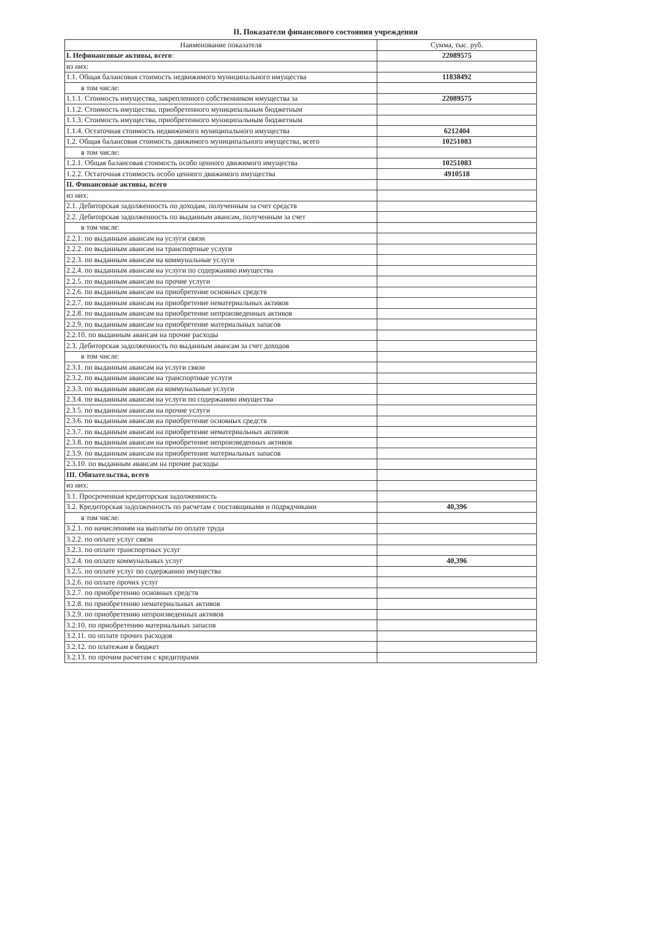II. Показатели финансового состояния учреждения
| Наименование показателя | Сумма, тыс. руб. |
| --- | --- |
| I. Нефинансовые активы, всего : | 22089575 |
| из них: | |
| 1.1. Общая балансовая стоимость недвижимого муниципального имущества | 11838492 |
| в том числе: | |
| 1.1.1. Стоимость имущества, закрепленного собственником имущества за | 22089575 |
| 1.1.2. Стоимость имущества, приобретенного муниципальным бюджетным | |
| 1.1.3. Стоимость имущества, приобретенного муниципальным бюджетным | |
| 1.1.4. Остаточная стоимость недвижимого муниципального имущества | 6212404 |
| 1.2. Общая балансовая стоимость движимого муниципального имущества, всего | 10251083 |
| в том числе: | |
| 1.2.1. Общая балансовая стоимость особо ценного движимого имущества | 10251083 |
| 1.2.2. Остаточная стоимость особо ценного движимого имущества | 4910518 |
| II. Финансовые активы, всего | |
| из них: | |
| 2.1. Дебиторская задолженность по доходам, полученным за счет средств | |
| 2.2. Дебиторская задолженность по выданным авансам, полученным за счет | |
| в том числе: | |
| 2.2.1. по выданным авансам на услуги связи | |
| 2.2.2. по выданным авансам на транспортные услуги | |
| 2.2.3. по выданным авансам на коммунальные услуги | |
| 2.2.4. по выданным авансам на услуги по содержанию имущества | |
| 2.2.5. по выданным авансам на прочие услуги | |
| 2.2.6. по выданным авансам на приобретение основных средств | |
| 2.2.7. по выданным авансам на приобретение нематериальных активов | |
| 2.2.8. по выданным авансам на приобретение непроизведенных активов | |
| 2.2.9. по выданным авансам на приобретение материальных запасов | |
| 2.2.10. по выданным авансам на прочие расходы | |
| 2.3. Дебиторская задолженность по выданным авансам за счет доходов | |
| в том числе: | |
| 2.3.1. по выданным авансам на услуги связи | |
| 2.3.2. по выданным авансам на транспортные услуги | |
| 2.3.3. по выданным авансам на коммунальные услуги | |
| 2.3.4. по выданным авансам на услуги по содержанию имущества | |
| 2.3.5. по выданным авансам на прочие услуги | |
| 2.3.6. по выданным авансам на приобретение основных средств | |
| 2.3.7. по выданным авансам на приобретение нематериальных активов | |
| 2.3.8. по выданным авансам на приобретение непроизведенных активов | |
| 2.3.9. по выданным авансам на приобретение материальных запасов | |
| 2.3.10. по выданным авансам на прочие расходы | |
| III. Обязательства, всего | |
| из них: | |
| 3.1. Просроченная кредиторская задолженность | |
| 3.2. Кредиторская задолженность по расчетам с поставщиками и подрядчиками | 40,396 |
| в том числе: | |
| 3.2.1. по начислениям на выплаты по оплате труда | |
| 3.2.2. по оплате услуг связи | |
| 3.2.3. по оплате транспортных услуг | |
| 3.2.4. по оплате коммунальных услуг | 40,396 |
| 3.2.5. по оплате услуг по содержанию имущества | |
| 3.2.6. по оплате прочих услуг | |
| 3.2.7. по приобретению основных средств | |
| 3.2.8. по приобретению нематериальных активов | |
| 3.2.9. по приобретению непроизведенных активов | |
| 3.2.10. по приобретению материальных запасов | |
| 3.2.11. по оплате прочих расходов | |
| 3.2.12. по платежам в бюджет | |
| 3.2.13. по прочим расчетам с кредиторами | |